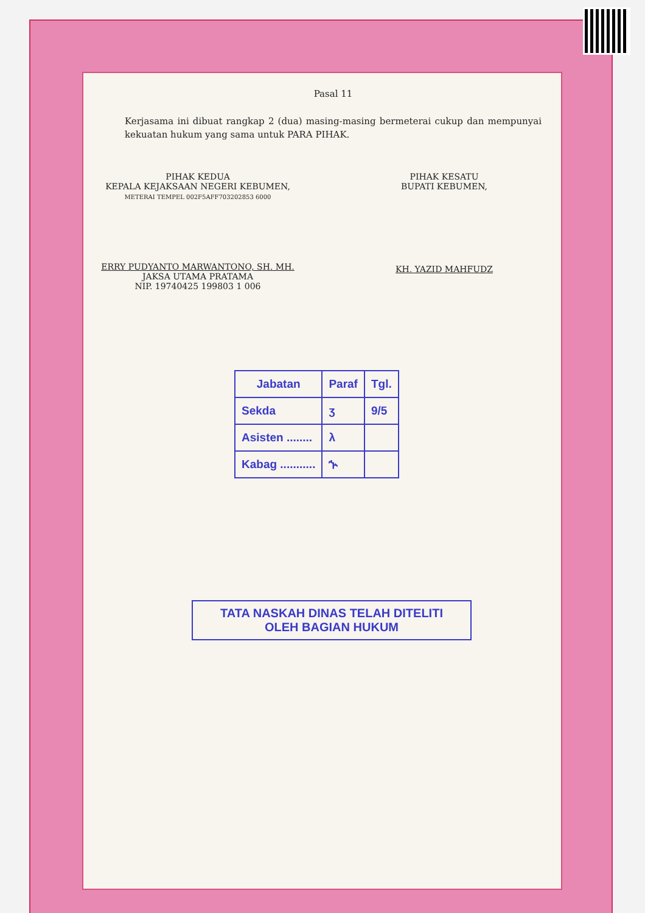Pasal 11
Kerjasama ini dibuat rangkap 2 (dua) masing-masing bermeterai cukup dan mempunyai kekuatan hukum yang sama untuk PARA PIHAK.
PIHAK KEDUA
KEPALA KEJAKSAAN NEGERI KEBUMEN,
METERAI TEMPEL 002F5AFF703202853 6000
ERRY PUDYANTO MARWANTONO, SH. MH.
JAKSA UTAMA PRATAMA
NIP. 19740425 199803 1 006
PIHAK KESATU
BUPATI KEBUMEN,
KH. YAZID MAHFUDZ
| Jabatan | Paraf | Tgl. |
| --- | --- | --- |
| Sekda | ʒ | 9/5 |
| Asisten ........ | λ | |
| Kabag ........... | ኍ | |
TATA NASKAH DINAS TELAH DITELITI
OLEH BAGIAN HUKUM